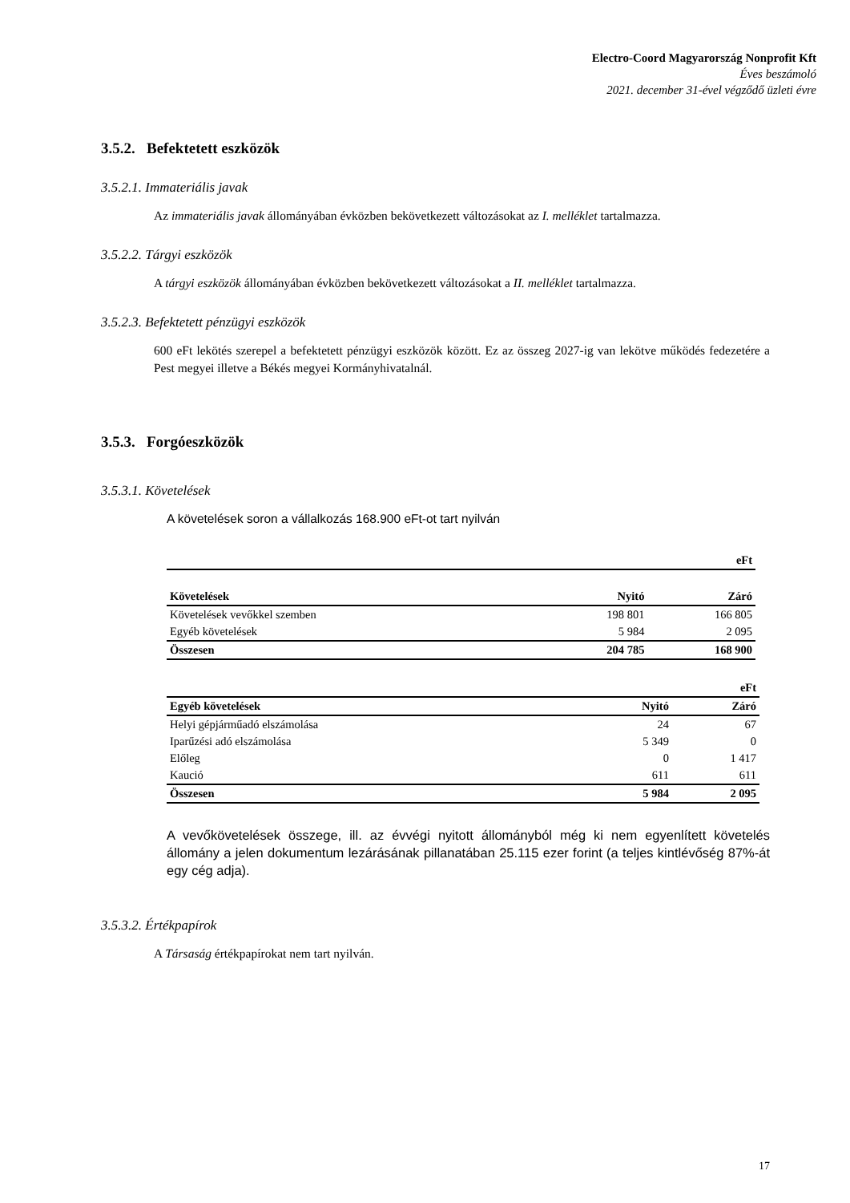Electro-Coord Magyarország Nonprofit Kft
Éves beszámoló
2021. december 31-ével végződő üzleti évre
3.5.2. Befektetett eszközök
3.5.2.1. Immateriális javak
Az immateriális javak állományában évközben bekövetkezett változásokat az I. melléklet tartalmazza.
3.5.2.2. Tárgyi eszközök
A tárgyi eszközök állományában évközben bekövetkezett változásokat a II. melléklet tartalmazza.
3.5.2.3. Befektetett pénzügyi eszközök
600 eFt lekötés szerepel a befektetett pénzügyi eszközök között. Ez az összeg 2027-ig van lekötve működés fedezetére a Pest megyei illetve a Békés megyei Kormányhivatalnál.
3.5.3. Forgóeszközök
3.5.3.1. Követelések
A követelések soron a vállalkozás 168.900 eFt-ot tart nyilván
| | | eFt |
| Követelések | Nyitó | Záró |
| Követelések vevőkkel szemben | 198 801 | 166 805 |
| Egyéb követelések | 5 984 | 2 095 |
| Összesen | 204 785 | 168 900 |
| | | eFt |
| Egyéb követelések | Nyitó | Záró |
| Helyi gépjárműadó elszámolása | 24 | 67 |
| Iparűzési adó elszámolása | 5 349 | 0 |
| Előleg | 0 | 1 417 |
| Kaució | 611 | 611 |
| Összesen | 5 984 | 2 095 |
A vevőkövetelések összege, ill. az évvégi nyitott állományból még ki nem egyenlített követelés állomány a jelen dokumentum lezárásának pillanatában 25.115 ezer forint (a teljes kintlévőség 87%-át egy cég adja).
3.5.3.2. Értékpapírok
A Társaság értékpapírokat nem tart nyilván.
17